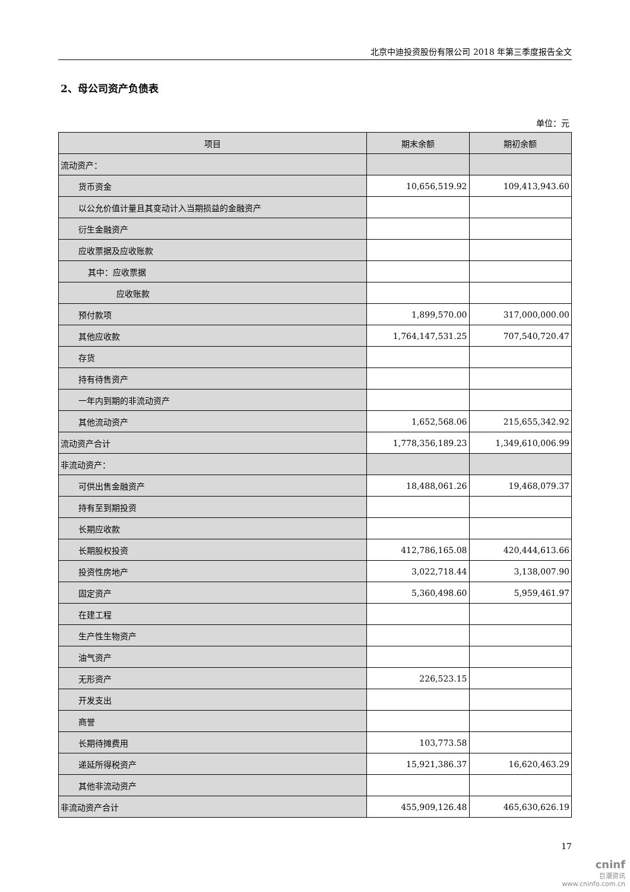北京中迪投资股份有限公司 2018 年第三季度报告全文
2、母公司资产负债表
单位：元
| 项目 | 期末余额 | 期初余额 |
| --- | --- | --- |
| 流动资产： | | |
| 货币资金 | 10,656,519.92 | 109,413,943.60 |
| 以公允价值计量且其变动计入当期损益的金融资产 | | |
| 衍生金融资产 | | |
| 应收票据及应收账款 | | |
| 其中：应收票据 | | |
| 应收账款 | | |
| 预付款项 | 1,899,570.00 | 317,000,000.00 |
| 其他应收款 | 1,764,147,531.25 | 707,540,720.47 |
| 存货 | | |
| 持有待售资产 | | |
| 一年内到期的非流动资产 | | |
| 其他流动资产 | 1,652,568.06 | 215,655,342.92 |
| 流动资产合计 | 1,778,356,189.23 | 1,349,610,006.99 |
| 非流动资产： | | |
| 可供出售金融资产 | 18,488,061.26 | 19,468,079.37 |
| 持有至到期投资 | | |
| 长期应收款 | | |
| 长期股权投资 | 412,786,165.08 | 420,444,613.66 |
| 投资性房地产 | 3,022,718.44 | 3,138,007.90 |
| 固定资产 | 5,360,498.60 | 5,959,461.97 |
| 在建工程 | | |
| 生产性生物资产 | | |
| 油气资产 | | |
| 无形资产 | 226,523.15 | |
| 开发支出 | | |
| 商誉 | | |
| 长期待摊费用 | 103,773.58 | |
| 递延所得税资产 | 15,921,386.37 | 16,620,463.29 |
| 其他非流动资产 | | |
| 非流动资产合计 | 455,909,126.48 | 465,630,626.19 |
17
cninf
巨潮资讯
www.cninfo.com.cn